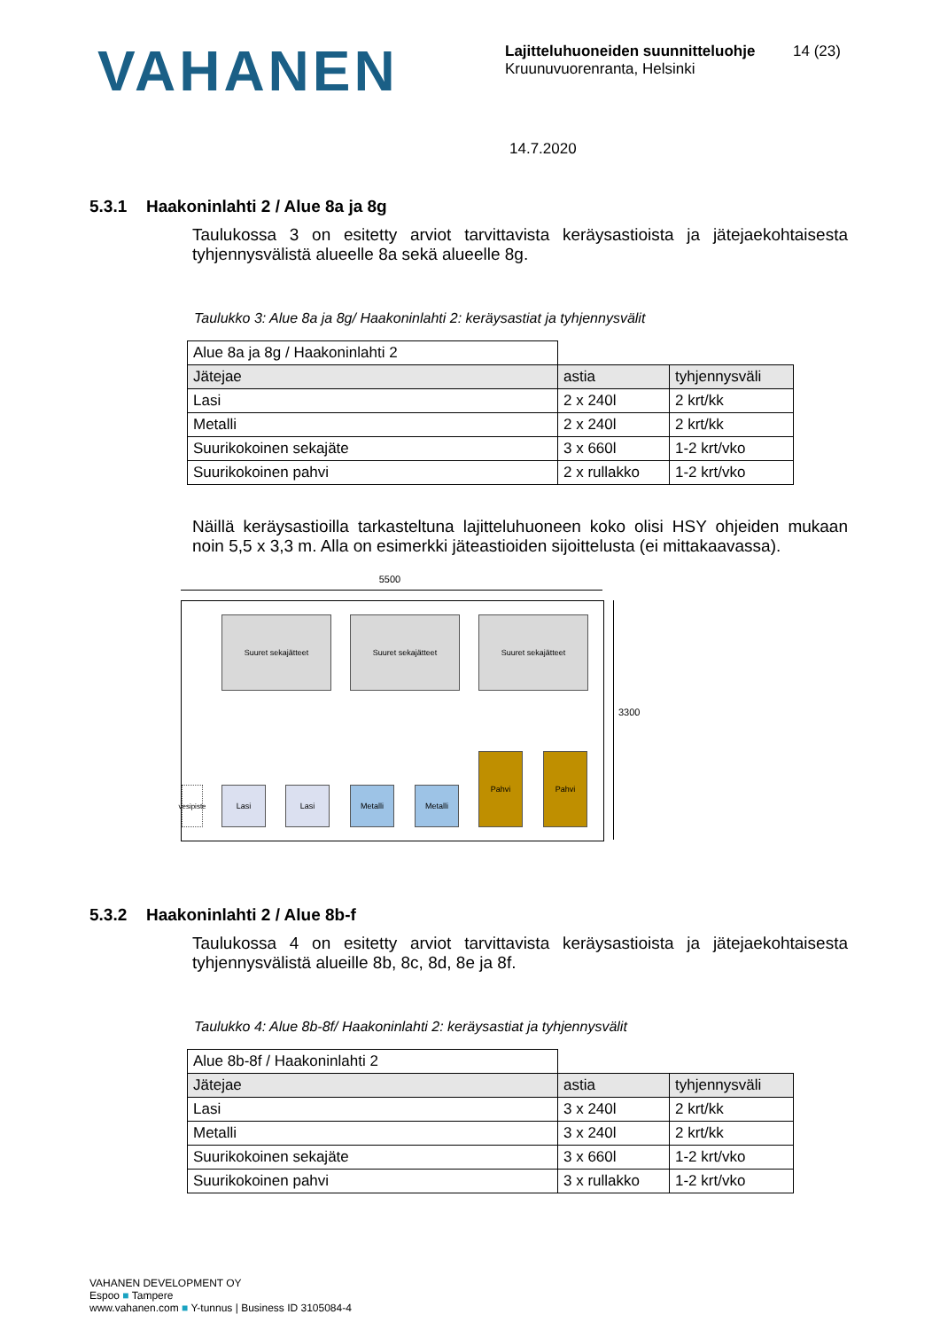VAHANEN
Lajitteluhuoneiden suunnitteluohje
Kruunuvuorenranta, Helsinki
14 (23)
14.7.2020
5.3.1 Haakoninlahti 2 / Alue 8a ja 8g
Taulukossa 3 on esitetty arviot tarvittavista keräysastioista ja jätejaekohtaisesta tyhjennysvälistä alueelle 8a sekä alueelle 8g.
Taulukko 3: Alue 8a ja 8g/ Haakoninlahti 2: keräysastiat ja tyhjennysvälit
| Alue 8a ja 8g / Haakoninlahti 2 | | |
| Jätejae | astia | tyhjennysväli |
| Lasi | 2 x 240l | 2 krt/kk |
| Metalli | 2 x 240l | 2 krt/kk |
| Suurikokoinen sekajäte | 3 x 660l | 1-2 krt/vko |
| Suurikokoinen pahvi | 2 x rullakko | 1-2 krt/vko |
Näillä keräysastioilla tarkasteltuna lajitteluhuoneen koko olisi HSY ohjeiden mukaan noin 5,5 x 3,3 m. Alla on esimerkki jäteastioiden sijoittelusta (ei mittakaavassa).
5500
3300
Suuret sekajätteet Suuret sekajätteet Suuret sekajätteet
vesipiste
Lasi Lasi Metalli Metalli
Pahvi Pahvi
5.3.2 Haakoninlahti 2 / Alue 8b-f
Taulukossa 4 on esitetty arviot tarvittavista keräysastioista ja jätejaekohtaisesta tyhjennysvälistä alueille 8b, 8c, 8d, 8e ja 8f.
Taulukko 4: Alue 8b-8f/ Haakoninlahti 2: keräysastiat ja tyhjennysvälit
| Alue 8b-8f / Haakoninlahti 2 | | |
| Jätejae | astia | tyhjennysväli |
| Lasi | 3 x 240l | 2 krt/kk |
| Metalli | 3 x 240l | 2 krt/kk |
| Suurikokoinen sekajäte | 3 x 660l | 1-2 krt/vko |
| Suurikokoinen pahvi | 3 x rullakko | 1-2 krt/vko |
VAHANEN DEVELOPMENT OY
Espoo ■ Tampere
www.vahanen.com ■ Y-tunnus | Business ID 3105084-4